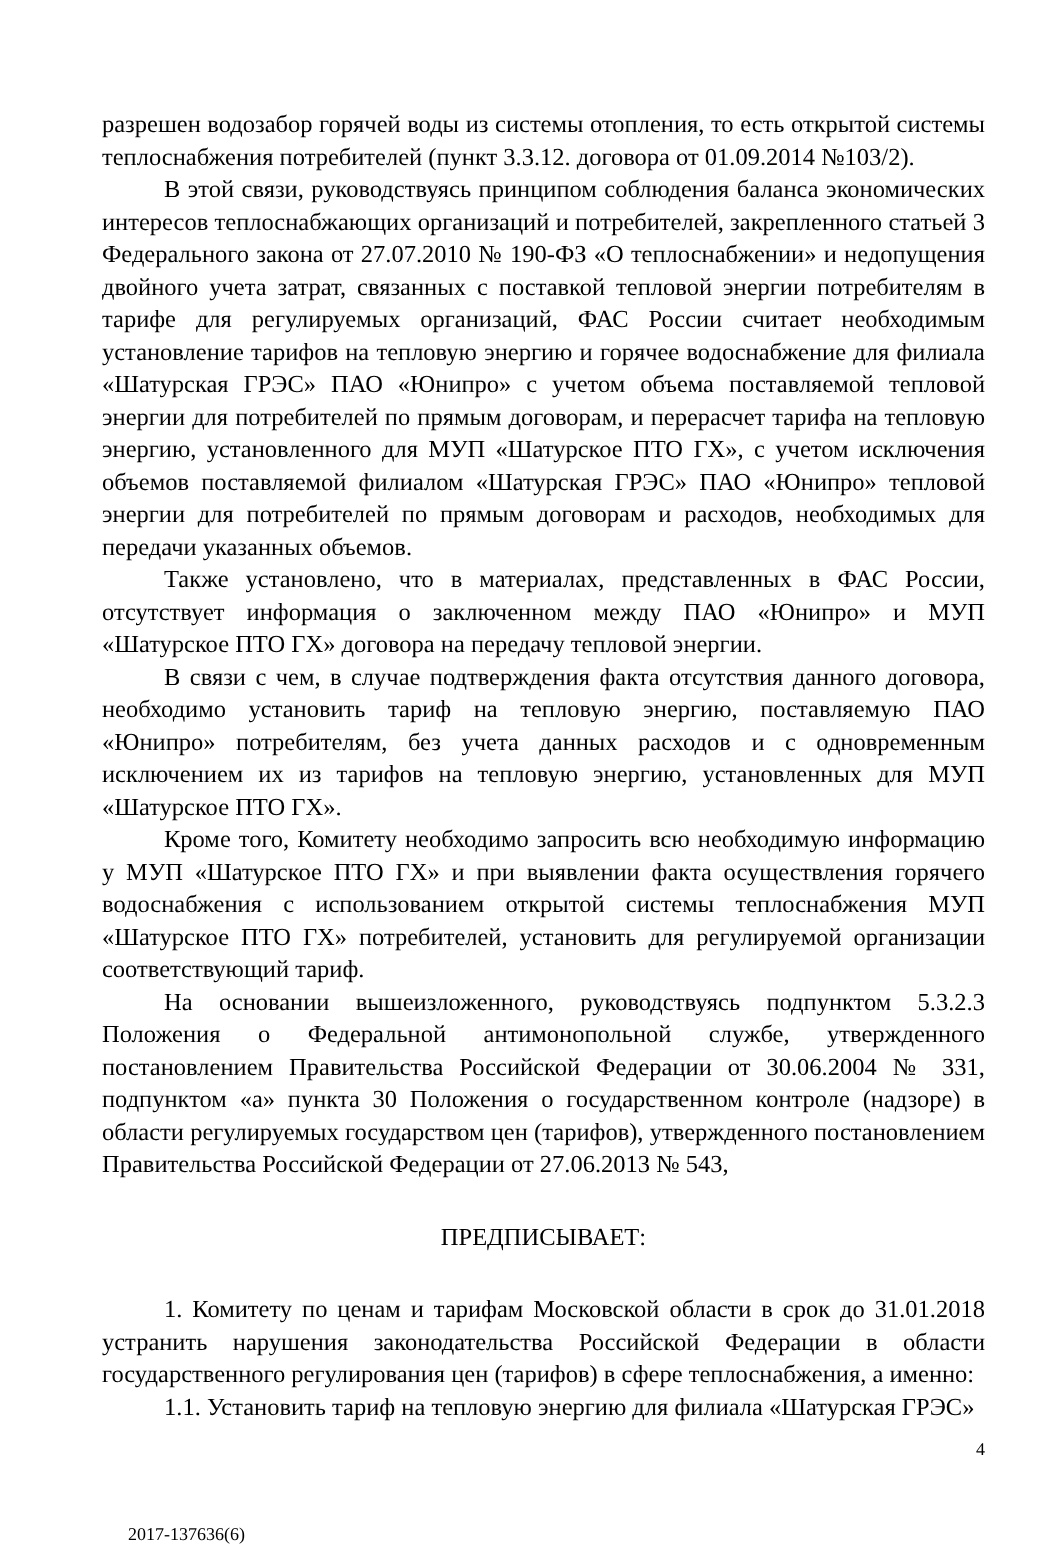разрешен водозабор горячей воды из системы отопления, то есть открытой системы теплоснабжения потребителей (пункт 3.3.12. договора от 01.09.2014 №103/2).
В этой связи, руководствуясь принципом соблюдения баланса экономических интересов теплоснабжающих организаций и потребителей, закрепленного статьей 3 Федерального закона от 27.07.2010 № 190-ФЗ «О теплоснабжении» и недопущения двойного учета затрат, связанных с поставкой тепловой энергии потребителям в тарифе для регулируемых организаций, ФАС России считает необходимым установление тарифов на тепловую энергию и горячее водоснабжение для филиала «Шатурская ГРЭС» ПАО «Юнипро» с учетом объема поставляемой тепловой энергии для потребителей по прямым договорам, и перерасчет тарифа на тепловую энергию, установленного для МУП «Шатурское ПТО ГХ», с учетом исключения объемов поставляемой филиалом «Шатурская ГРЭС» ПАО «Юнипро» тепловой энергии для потребителей по прямым договорам и расходов, необходимых для передачи указанных объемов.
Также установлено, что в материалах, представленных в ФАС России, отсутствует информация о заключенном между ПАО «Юнипро» и МУП «Шатурское ПТО ГХ» договора на передачу тепловой энергии.
В связи с чем, в случае подтверждения факта отсутствия данного договора, необходимо установить тариф на тепловую энергию, поставляемую ПАО «Юнипро» потребителям, без учета данных расходов и с одновременным исключением их из тарифов на тепловую энергию, установленных для МУП «Шатурское ПТО ГХ».
Кроме того, Комитету необходимо запросить всю необходимую информацию у МУП «Шатурское ПТО ГХ» и при выявлении факта осуществления горячего водоснабжения с использованием открытой системы теплоснабжения МУП «Шатурское ПТО ГХ» потребителей, установить для регулируемой организации соответствующий тариф.
На основании вышеизложенного, руководствуясь подпунктом 5.3.2.3 Положения о Федеральной антимонопольной службе, утвержденного постановлением Правительства Российской Федерации от 30.06.2004 № 331, подпунктом «а» пункта 30 Положения о государственном контроле (надзоре) в области регулируемых государством цен (тарифов), утвержденного постановлением Правительства Российской Федерации от 27.06.2013 № 543,
ПРЕДПИСЫВАЕТ:
1. Комитету по ценам и тарифам Московской области в срок до 31.01.2018 устранить нарушения законодательства Российской Федерации в области государственного регулирования цен (тарифов) в сфере теплоснабжения, а именно:
1.1. Установить тариф на тепловую энергию для филиала «Шатурская ГРЭС»
4
2017-137636(6)